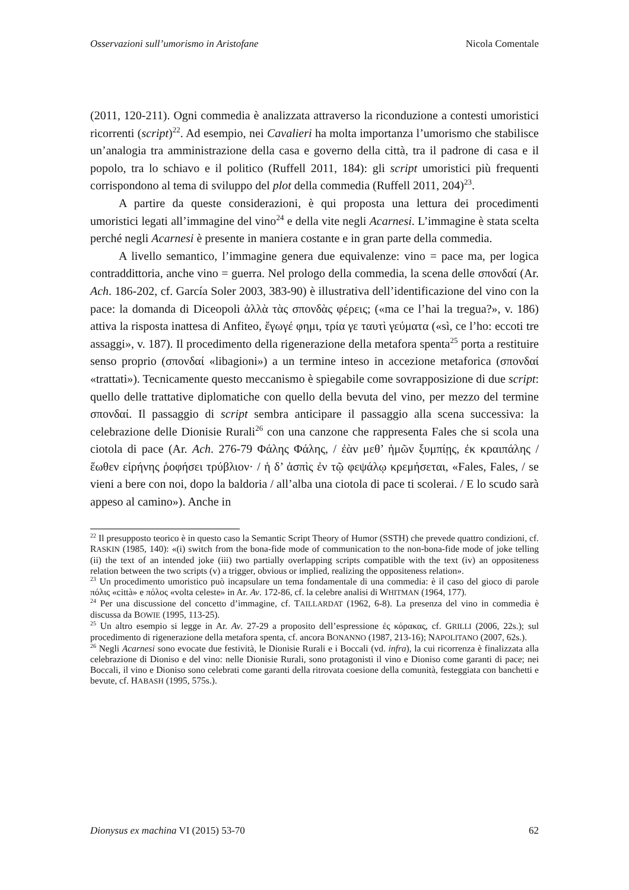Osservazioni sull’umorismo in Aristofane Nicola Comentale
(2011, 120-211). Ogni commedia è analizzata attraverso la riconduzione a contesti umoristici ricorrenti (script)<sup>22</sup>. Ad esempio, nei Cavalieri ha molta importanza l’umorismo che stabilisce un’analogia tra amministrazione della casa e governo della città, tra il padrone di casa e il popolo, tra lo schiavo e il politico (Ruffell 2011, 184): gli script umoristici più frequenti corrispondono al tema di sviluppo del plot della commedia (Ruffell 2011, 204)<sup>23</sup>.
A partire da queste considerazioni, è qui proposta una lettura dei procedimenti umoristici legati all’immagine del vino<sup>24</sup> e della vite negli Acarnesi. L’immagine è stata scelta perché negli Acarnesi è presente in maniera costante e in gran parte della commedia.
A livello semantico, l’immagine genera due equivalenze: vino = pace ma, per logica contraddittoria, anche vino = guerra. Nel prologo della commedia, la scena delle σπονδαί (Ar. Ach. 186-202, cf. García Soler 2003, 383-90) è illustrativa dell’identificazione del vino con la pace: la domanda di Diceopoli ἀλλὰ τὰς σπονδὰς φέρεις; («ma ce l’hai la tregua?», v. 186) attiva la risposta inattesa di Anfiteo, ἔγωγέ φημι, τρία γε ταυτὶ γεύματα («sì, ce l’ho: eccoti tre assaggi», v. 187). Il procedimento della rigenerazione della metafora spenta<sup>25</sup> porta a restituire senso proprio (σπονδαί «libagioni») a un termine inteso in accezione metaforica (σπονδαί «trattati»). Tecnicamente questo meccanismo è spiegabile come sovrapposizione di due script: quello delle trattative diplomatiche con quello della bevuta del vino, per mezzo del termine σπονδαί. Il passaggio di script sembra anticipare il passaggio alla scena successiva: la celebrazione delle Dionisie Rurali<sup>26</sup> con una canzone che rappresenta Fales che si scola una ciotola di pace (Ar. Ach. 276-79 Φάλης Φάλης, / ἐὰν μεθ’ ἡμῶν ξυμπίῃς, ἐκ κραιπάλης / ἕωθεν εἰρήνης ῥοφήσει τρύβλιον· / ἡ δ’ ἀσπὶς ἐν τῷ φεψάλῳ κρεμήσεται, «Fales, Fales, / se vieni a bere con noi, dopo la baldoria / all’alba una ciotola di pace ti scolerai. / E lo scudo sarà appeso al camino»). Anche in
<sup>22</sup> Il presupposto teorico è in questo caso la Semantic Script Theory of Humor (SSTH) che prevede quattro condizioni, cf. RASKIN (1985, 140): «(i) switch from the bona-fide mode of communication to the non-bona-fide mode of joke telling (ii) the text of an intended joke (iii) two partially overlapping scripts compatible with the text (iv) an oppositeness relation between the two scripts (v) a trigger, obvious or implied, realizing the oppositeness relation».
<sup>23</sup> Un procedimento umoristico può incapsulare un tema fondamentale di una commedia: è il caso del gioco di parole πόλις «città» e πόλος «volta celeste» in Ar. Av. 172-86, cf. la celebre analisi di WHITMAN (1964, 177).
<sup>24</sup> Per una discussione del concetto d’immagine, cf. TAILLARDAT (1962, 6-8). La presenza del vino in commedia è discussa da BOWIE (1995, 113-25).
<sup>25</sup> Un altro esempio si legge in Ar. Av. 27-29 a proposito dell’espressione ἐς κόρακας, cf. GRILLI (2006, 22s.); sul procedimento di rigenerazione della metafora spenta, cf. ancora BONANNO (1987, 213-16); NAPOLITANO (2007, 62s.).
<sup>26</sup> Negli Acarnesi sono evocate due festività, le Dionisie Rurali e i Boccali (vd. infra), la cui ricorrenza è finalizzata alla celebrazione di Dioniso e del vino: nelle Dionisie Rurali, sono protagonisti il vino e Dioniso come garanti di pace; nei Boccali, il vino e Dioniso sono celebrati come garanti della ritrovata coesione della comunità, festeggiata con banchetti e bevute, cf. HABASH (1995, 575s.).
Dionysus ex machina VI (2015) 53-70 62